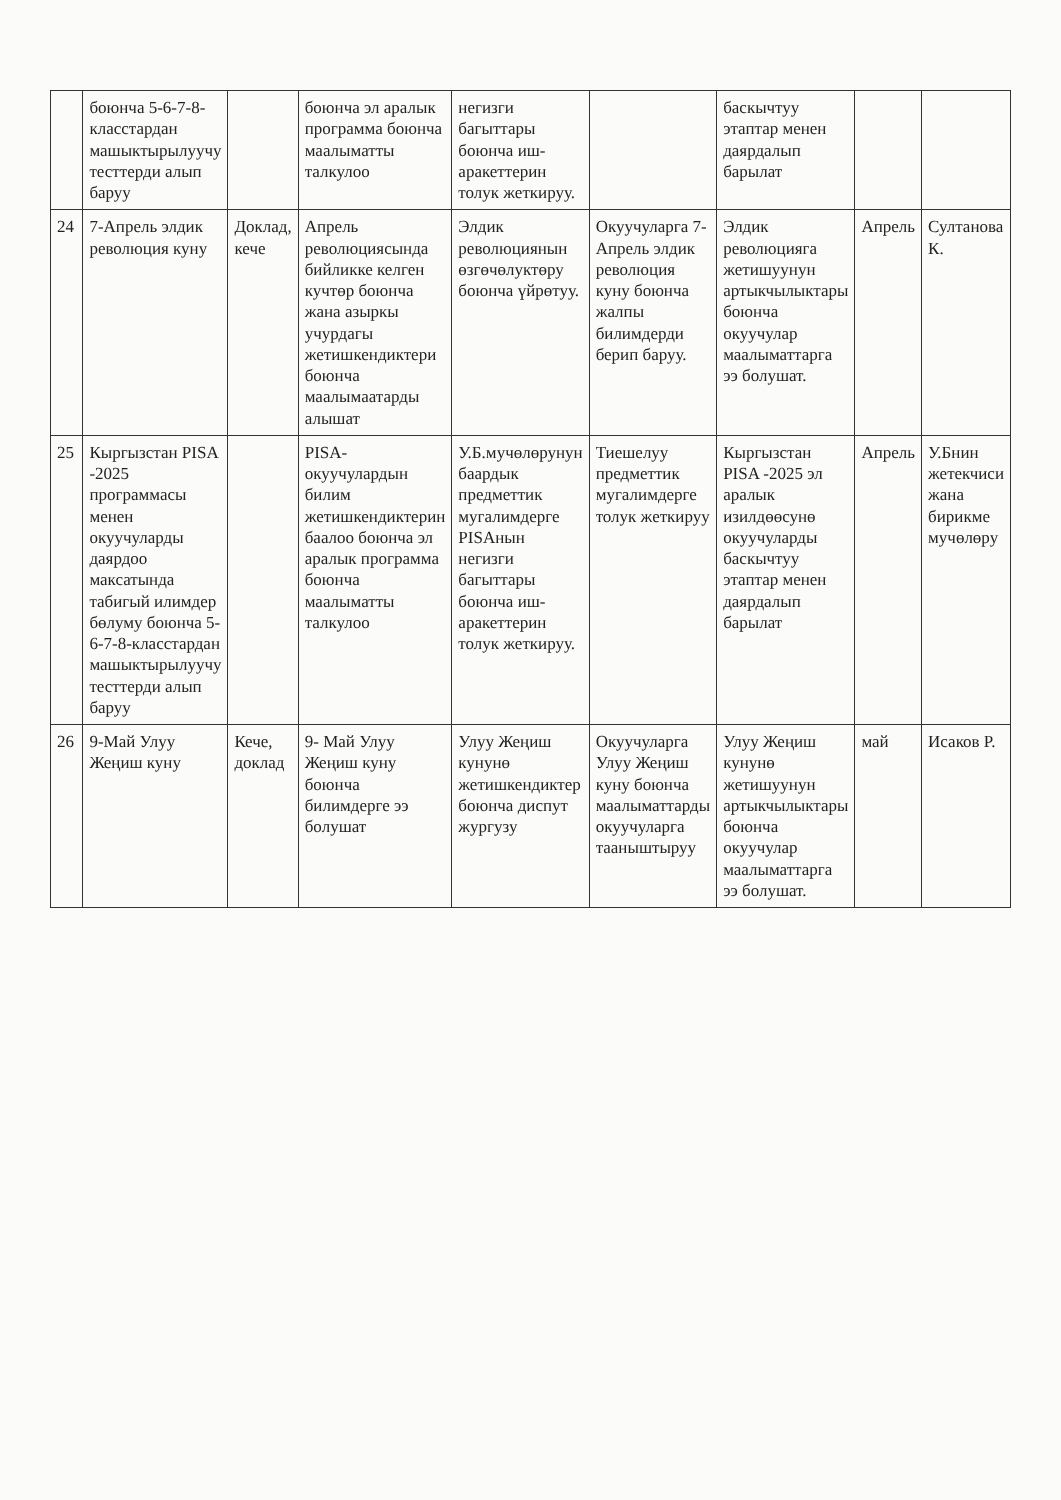| | боюнча 5-6-7-8-класстардан машыктырылуучу тесттерди алып баруу | | боюнча эл аралык программа боюнча маалыматты талкулоо | негизги багыттары боюнча иш-аракеттерин толук жеткируу. | | баскычтуу этаптар менен даярдалып барылат | | |
| 24 | 7-Апрель элдик революция куну | Доклад, кече | Апрель революциясында бийликке келген кучтөр боюнча жана азыркы учурдагы жетишкендиктери боюнча маалымаатарды алышат | Элдик революциянын өзгөчөлуктөру боюнча үйрөтуу. | Окуучуларга 7-Апрель элдик революция куну боюнча жалпы билимдерди берип баруу. | Элдик революцияга жетишуунун артыкчылыктары боюнча окуучулар маалыматтарга ээ болушат. | Апрель | Султанова К. |
| 25 | Кыргызстан PISA -2025 программасы менен окуучуларды даярдоо максатында табигый илимдер бөлуму боюнча 5-6-7-8-класстардан машыктырылуучу тесттерди алып баруу | | PISA- окуучулардын билим жетишкендиктерин баалоо боюнча эл аралык программа боюнча маалыматты талкулоо | У.Б.мучөлөрунун баардык предметтик мугалимдерге PISAнын негизги багыттары боюнча иш-аракеттерин толук жеткируу. | Тиешелуу предметтик мугалимдерге толук жеткируу | Кыргызстан PISA -2025 эл аралык изилдөөсунө окуучуларды баскычтуу этаптар менен даярдалып барылат | Апрель | У.Бнин жетекчиси жана бирикме мучөлөру |
| 26 | 9-Май Улуу Жеңиш куну | Кече, доклад | 9- Май Улуу Жеңиш куну боюнча билимдерге ээ болушат | Улуу Жеңиш кунунө жетишкендиктер боюнча диспут жургузу | Окуучуларга Улуу Жеңиш куну боюнча маалыматтарды окуучуларга тааныштыруу | Улуу Жеңиш кунунө жетишуунун артыкчылыктары боюнча окуучулар маалыматтарга ээ болушат. | май | Исаков Р. |